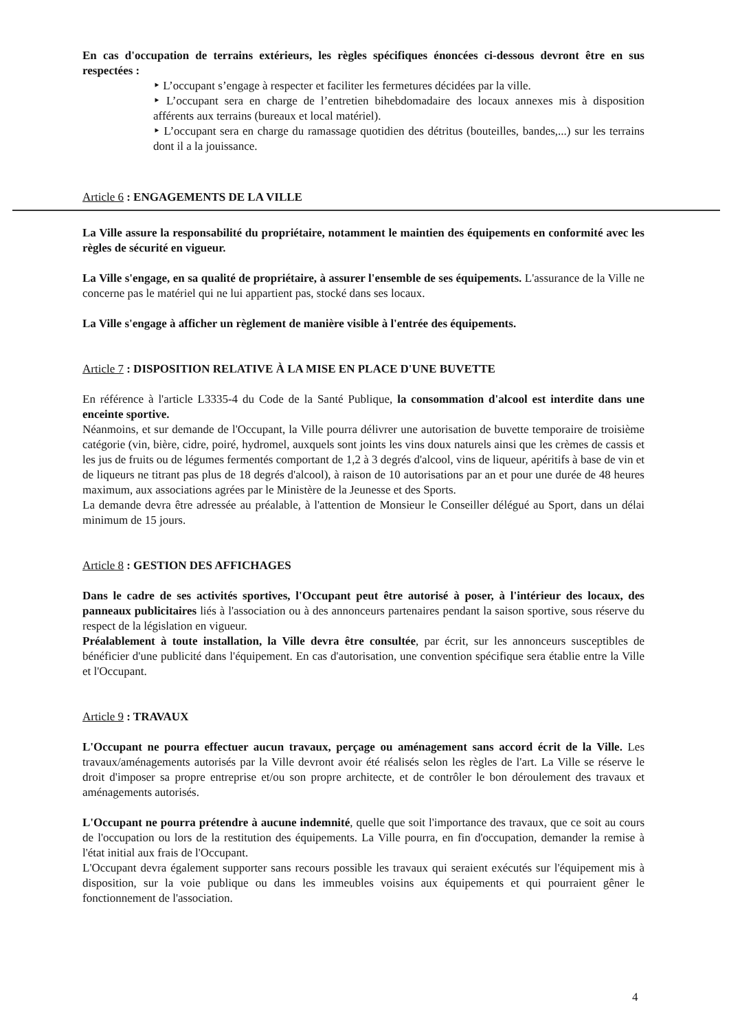En cas d'occupation de terrains extérieurs, les règles spécifiques énoncées ci-dessous devront être en sus respectées :
‣ L’occupant s’engage à respecter et faciliter les fermetures décidées par la ville.
‣ L’occupant sera en charge de l’entretien bihebdomadaire des locaux annexes mis à disposition afférents aux terrains (bureaux et local matériel).
‣ L’occupant sera en charge du ramassage quotidien des détritus (bouteilles, bandes,...) sur les terrains dont il a la jouissance.
Article 6 : ENGAGEMENTS DE LA VILLE
La Ville assure la responsabilité du propriétaire, notamment le maintien des équipements en conformité avec les règles de sécurité en vigueur.
La Ville s'engage, en sa qualité de propriétaire, à assurer l'ensemble de ses équipements. L'assurance de la Ville ne concerne pas le matériel qui ne lui appartient pas, stocké dans ses locaux.
La Ville s'engage à afficher un règlement de manière visible à l'entrée des équipements.
Article 7 : DISPOSITION RELATIVE À LA MISE EN PLACE D'UNE BUVETTE
En référence à l'article L3335-4 du Code de la Santé Publique, la consommation d'alcool est interdite dans une enceinte sportive.
Néanmoins, et sur demande de l'Occupant, la Ville pourra délivrer une autorisation de buvette temporaire de troisième catégorie (vin, bière, cidre, poiré, hydromel, auxquels sont joints les vins doux naturels ainsi que les crèmes de cassis et les jus de fruits ou de légumes fermentés comportant de 1,2 à 3 degrés d'alcool, vins de liqueur, apéritifs à base de vin et de liqueurs ne titrant pas plus de 18 degrés d'alcool), à raison de 10 autorisations par an et pour une durée de 48 heures maximum, aux associations agrées par le Ministère de la Jeunesse et des Sports.
La demande devra être adressée au préalable, à l'attention de Monsieur le Conseiller délégué au Sport, dans un délai minimum de 15 jours.
Article 8 : GESTION DES AFFICHAGES
Dans le cadre de ses activités sportives, l'Occupant peut être autorisé à poser, à l'intérieur des locaux, des panneaux publicitaires liés à l'association ou à des annonceurs partenaires pendant la saison sportive, sous réserve du respect de la législation en vigueur.
Préalablement à toute installation, la Ville devra être consultée, par écrit, sur les annonceurs susceptibles de bénéficier d'une publicité dans l'équipement. En cas d'autorisation, une convention spécifique sera établie entre la Ville et l'Occupant.
Article 9 : TRAVAUX
L'Occupant ne pourra effectuer aucun travaux, perçage ou aménagement sans accord écrit de la Ville. Les travaux/aménagements autorisés par la Ville devront avoir été réalisés selon les règles de l'art. La Ville se réserve le droit d'imposer sa propre entreprise et/ou son propre architecte, et de contrôler le bon déroulement des travaux et aménagements autorisés.
L'Occupant ne pourra prétendre à aucune indemnité, quelle que soit l'importance des travaux, que ce soit au cours de l'occupation ou lors de la restitution des équipements. La Ville pourra, en fin d'occupation, demander la remise à l'état initial aux frais de l'Occupant.
L'Occupant devra également supporter sans recours possible les travaux qui seraient exécutés sur l'équipement mis à disposition, sur la voie publique ou dans les immeubles voisins aux équipements et qui pourraient gêner le fonctionnement de l'association.
4